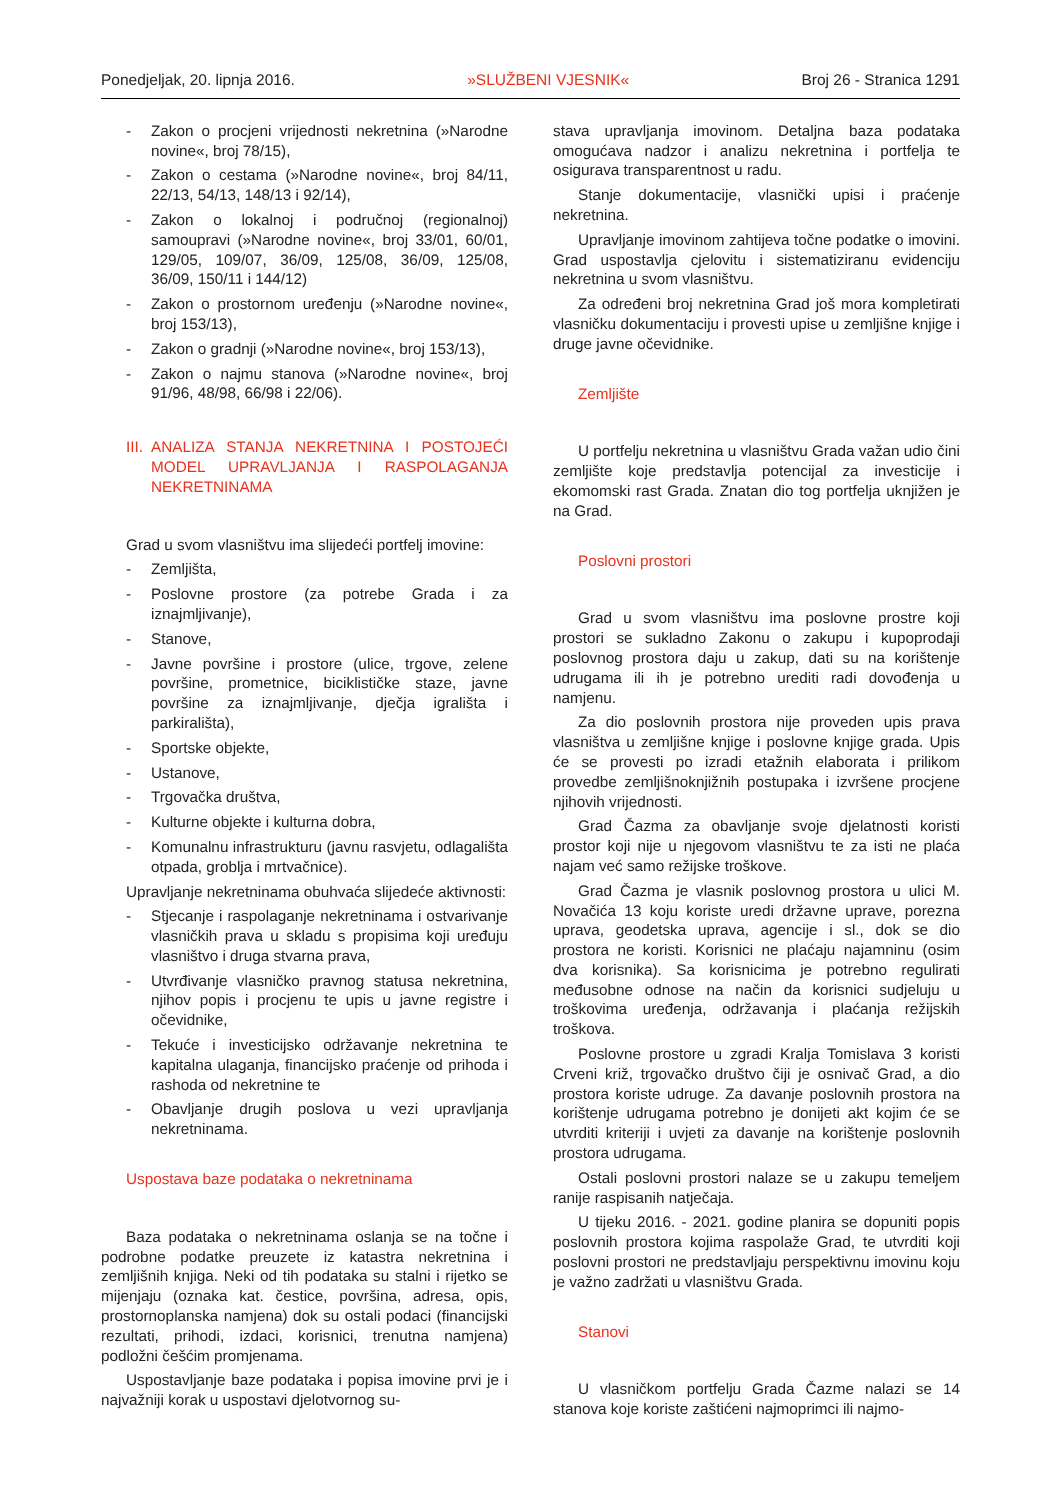Ponedjeljak, 20. lipnja 2016. »SLUŽBENI VJESNIK« Broj 26 - Stranica 1291
- Zakon o procjeni vrijednosti nekretnina (»Narodne novine«, broj 78/15),
- Zakon o cestama (»Narodne novine«, broj 84/11, 22/13, 54/13, 148/13 i 92/14),
- Zakon o lokalnoj i područnoj (regionalnoj) samoupravi (»Narodne novine«, broj 33/01, 60/01, 129/05, 109/07, 36/09, 125/08, 36/09, 125/08, 36/09, 150/11 i 144/12)
- Zakon o prostornom uređenju (»Narodne novine«, broj 153/13),
- Zakon o gradnji (»Narodne novine«, broj 153/13),
- Zakon o najmu stanova (»Narodne novine«, broj 91/96, 48/98, 66/98 i 22/06).
III. ANALIZA STANJA NEKRETNINA I POSTOJEĆI MODEL UPRAVLJANJA I RASPOLAGANJA NEKRETNINAMA
Grad u svom vlasništvu ima slijedeći portfelj imovine:
- Zemljišta,
- Poslovne prostore (za potrebe Grada i za iznajmljivanje),
- Stanove,
- Javne površine i prostore (ulice, trgove, zelene površine, prometnice, biciklističke staze, javne površine za iznajmljivanje, dječja igrališta i parkirališta),
- Sportske objekte,
- Ustanove,
- Trgovačka društva,
- Kulturne objekte i kulturna dobra,
- Komunalnu infrastrukturu (javnu rasvjetu, odlagališta otpada, groblja i mrtvačnice).
Upravljanje nekretninama obuhvaća slijedeće aktivnosti:
- Stjecanje i raspolaganje nekretninama i ostvarivanje vlasničkih prava u skladu s propisima koji uređuju vlasništvo i druga stvarna prava,
- Utvrđivanje vlasničko pravnog statusa nekretnina, njihov popis i procjenu te upis u javne registre i očevidnike,
- Tekuće i investicijsko održavanje nekretnina te kapitalna ulaganja, financijsko praćenje od prihoda i rashoda od nekretnine te
- Obavljanje drugih poslova u vezi upravljanja nekretninama.
Uspostava baze podataka o nekretninama
Baza podataka o nekretninama oslanja se na točne i podrobne podatke preuzete iz katastra nekretnina i zemljišnih knjiga. Neki od tih podataka su stalni i rijetko se mijenjaju (oznaka kat. čestice, površina, adresa, opis, prostornoplanska namjena) dok su ostali podaci (financijski rezultati, prihodi, izdaci, korisnici, trenutna namjena) podložni češćim promjenama.
Uspostavljanje baze podataka i popisa imovine prvi je i najvažniji korak u uspostavi djelotvornog su-
stava upravljanja imovinom. Detaljna baza podataka omogućava nadzor i analizu nekretnina i portfelja te osigurava transparentnost u radu.
Stanje dokumentacije, vlasnički upisi i praćenje nekretnina.
Upravljanje imovinom zahtijeva točne podatke o imovini. Grad uspostavlja cjelovitu i sistematiziranu evidenciju nekretnina u svom vlasništvu.
Za određeni broj nekretnina Grad još mora kompletirati vlasničku dokumentaciju i provesti upise u zemljišne knjige i druge javne očevidnike.
Zemljište
U portfelju nekretnina u vlasništvu Grada važan udio čini zemljište koje predstavlja potencijal za investicije i ekomomski rast Grada. Znatan dio tog portfelja uknjižen je na Grad.
Poslovni prostori
Grad u svom vlasništvu ima poslovne prostre koji prostori se sukladno Zakonu o zakupu i kupoprodaji poslovnog prostora daju u zakup, dati su na korištenje udrugama ili ih je potrebno urediti radi dovođenja u namjenu.
Za dio poslovnih prostora nije proveden upis prava vlasništva u zemljišne knjige i poslovne knjige grada. Upis će se provesti po izradi etažnih elaborata i prilikom provedbe zemljišnoknjižnih postupaka i izvršene procjene njihovih vrijednosti.
Grad Čazma za obavljanje svoje djelatnosti koristi prostor koji nije u njegovom vlasništvu te za isti ne plaća najam već samo režijske troškove.
Grad Čazma je vlasnik poslovnog prostora u ulici M. Novačića 13 koju koriste uredi državne uprave, porezna uprava, geodetska uprava, agencije i sl., dok se dio prostora ne koristi. Korisnici ne plaćaju najamninu (osim dva korisnika). Sa korisnicima je potrebno regulirati međusobne odnose na način da korisnici sudjeluju u troškovima uređenja, održavanja i plaćanja režijskih troškova.
Poslovne prostore u zgradi Kralja Tomislava 3 koristi Crveni križ, trgovačko društvo čiji je osnivač Grad, a dio prostora koriste udruge. Za davanje poslovnih prostora na korištenje udrugama potrebno je donijeti akt kojim će se utvrditi kriteriji i uvjeti za davanje na korištenje poslovnih prostora udrugama.
Ostali poslovni prostori nalaze se u zakupu temeljem ranije raspisanih natječaja.
U tijeku 2016. - 2021. godine planira se dopuniti popis poslovnih prostora kojima raspolaže Grad, te utvrditi koji poslovni prostori ne predstavljaju perspektivnu imovinu koju je važno zadržati u vlasništvu Grada.
Stanovi
U vlasničkom portfelju Grada Čazme nalazi se 14 stanova koje koriste zaštićeni najmoprimci ili najmo-